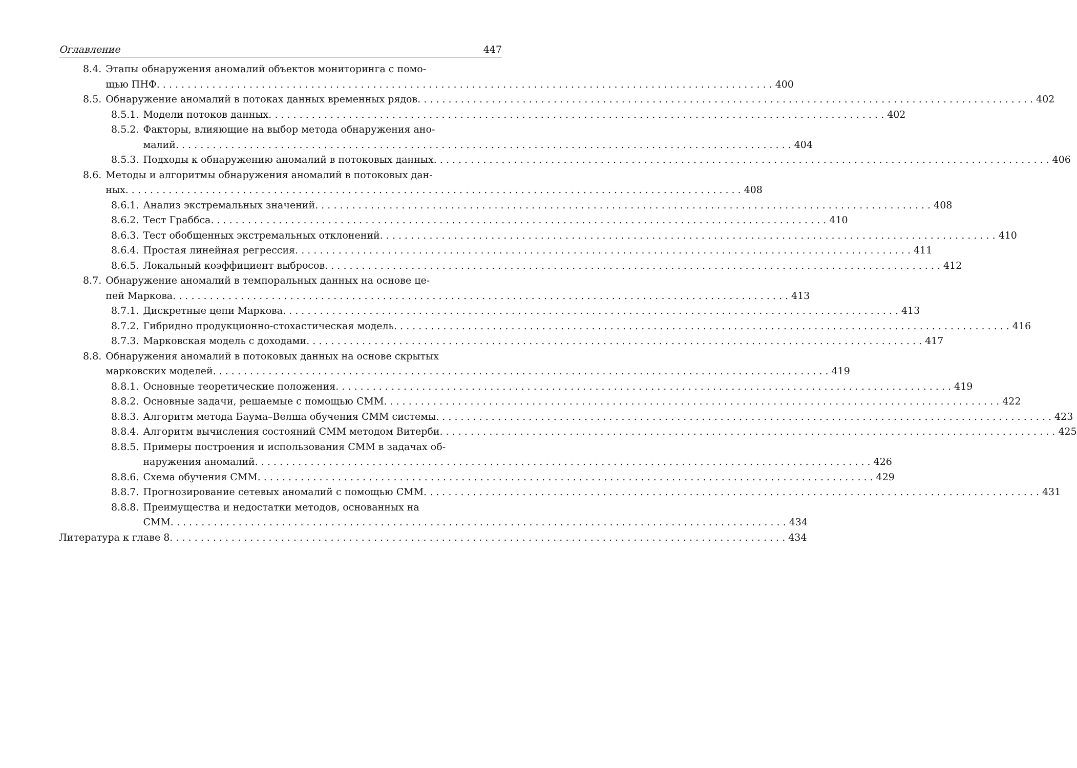Оглавление 447
8.4. Этапы обнаружения аномалий объектов мониторинга с помо-
щью ПНФ 400
8.5. Обнаружение аномалий в потоках данных временных рядов 402
8.5.1. Модели потоков данных 402
8.5.2. Факторы, влияющие на выбор метода обнаружения ано-
малий 404
8.5.3. Подходы к обнаружению аномалий в потоковых данных 406
8.6. Методы и алгоритмы обнаружения аномалий в потоковых дан-
ных 408
8.6.1. Анализ экстремальных значений 408
8.6.2. Тест Граббса 410
8.6.3. Тест обобщенных экстремальных отклонений 410
8.6.4. Простая линейная регрессия 411
8.6.5. Локальный коэффициент выбросов 412
8.7. Обнаружение аномалий в темпоральных данных на основе це-
пей Маркова 413
8.7.1. Дискретные цепи Маркова 413
8.7.2. Гибридно продукционно-стохастическая модель 416
8.7.3. Марковская модель с доходами 417
8.8. Обнаружения аномалий в потоковых данных на основе скрытых
марковских моделей 419
8.8.1. Основные теоретические положения 419
8.8.2. Основные задачи, решаемые с помощью СММ 422
8.8.3. Алгоритм метода Баума–Велша обучения СММ системы 423
8.8.4. Алгоритм вычисления состояний СММ методом Витерби 425
8.8.5. Примеры построения и использования СММ в задачах об-
наружения аномалий 426
8.8.6. Схема обучения СММ 429
8.8.7. Прогнозирование сетевых аномалий с помощью СММ 431
8.8.8. Преимущества и недостатки методов, основанных на
СММ 434
Литература к главе 8 434